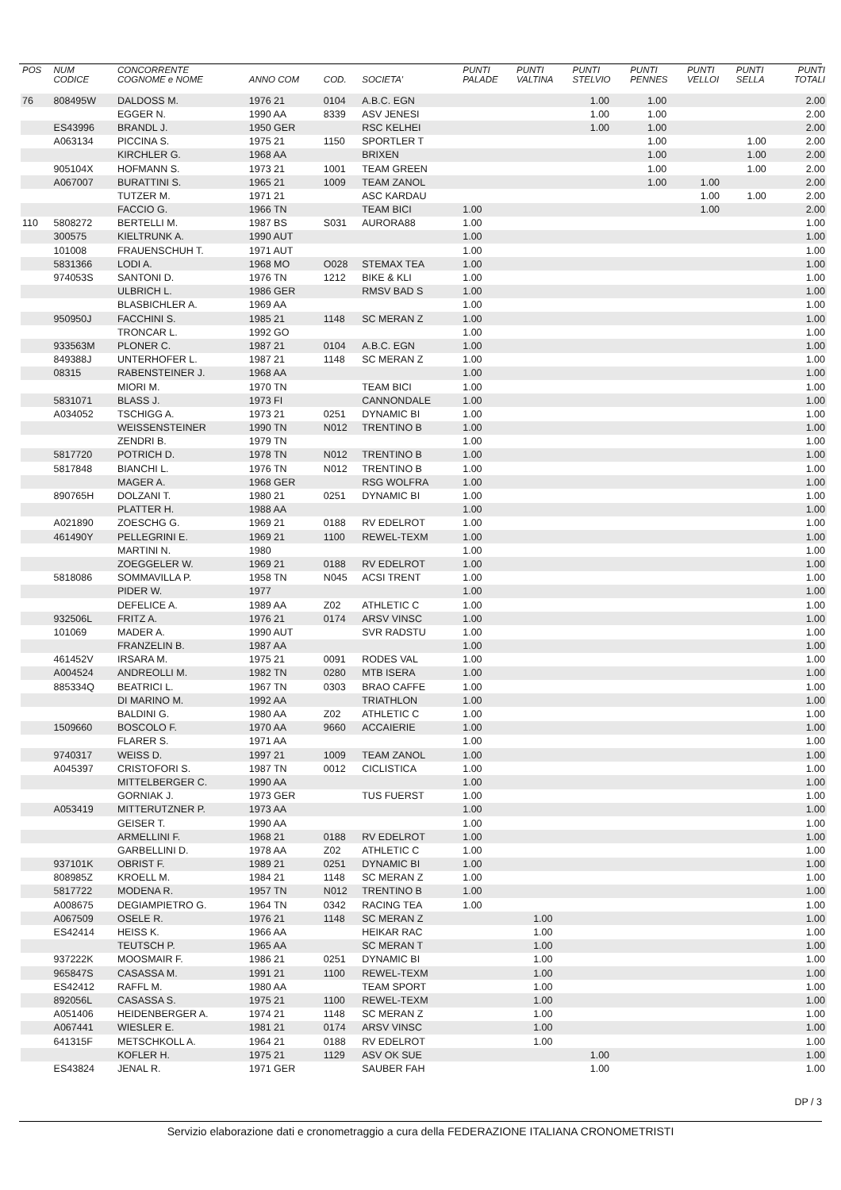| POS | NUM CODICE | CONCORRENTE COGNOME e NOME | ANNO COM | COD. | SOCIETA' | PUNTI PALADE | PUNTI VALTINA | PUNTI STELVIO | PUNTI PENNES | PUNTI VELLOI | PUNTI SELLA | PUNTI TOTALI |
| --- | --- | --- | --- | --- | --- | --- | --- | --- | --- | --- | --- | --- |
| 76 | 808495W | DALDOSS M. | 1976 21 | 0104 | A.B.C. EGN | | | 1.00 | 1.00 | | | 2.00 |
| | | EGGER N. | 1990 AA | 8339 | ASV JENESI | | | 1.00 | 1.00 | | | 2.00 |
| | ES43996 | BRANDL J. | 1950 GER | | RSC KELHEI | | | 1.00 | 1.00 | | | 2.00 |
| | A063134 | PICCINA S. | 1975 21 | 1150 | SPORTLER T | | | | 1.00 | | 1.00 | 2.00 |
| | | KIRCHLER G. | 1968 AA | | BRIXEN | | | | 1.00 | | 1.00 | 2.00 |
| | 905104X | HOFMANN S. | 1973 21 | 1001 | TEAM GREEN | | | | 1.00 | | 1.00 | 2.00 |
| | A067007 | BURATTINI S. | 1965 21 | 1009 | TEAM ZANOL | | | | 1.00 | 1.00 | | 2.00 |
| | | TUTZER M. | 1971 21 | | ASC KARDAU | | | | | 1.00 | 1.00 | 2.00 |
| | | FACCIO G. | 1966 TN | | TEAM BICI | 1.00 | | | | 1.00 | | 2.00 |
| 110 | 5808272 | BERTELLI M. | 1987 BS | S031 | AURORA88 | 1.00 | | | | | | 1.00 |
| | 300575 | KIELTRUNK A. | 1990 AUT | | | 1.00 | | | | | | 1.00 |
| | 101008 | FRAUENSCHUH T. | 1971 AUT | | | 1.00 | | | | | | 1.00 |
| | 5831366 | LODI A. | 1968 MO | O028 | STEMAX TEA | 1.00 | | | | | | 1.00 |
| | 974053S | SANTONI D. | 1976 TN | 1212 | BIKE & KLI | 1.00 | | | | | | 1.00 |
| | | ULBRICH L. | 1986 GER | | RMSV BAD S | 1.00 | | | | | | 1.00 |
| | | BLASBICHLER A. | 1969 AA | | | 1.00 | | | | | | 1.00 |
| | 950950J | FACCHINI S. | 1985 21 | 1148 | SC MERAN Z | 1.00 | | | | | | 1.00 |
| | | TRONCAR L. | 1992 GO | | | 1.00 | | | | | | 1.00 |
| | 933563M | PLONER C. | 1987 21 | 0104 | A.B.C. EGN | 1.00 | | | | | | 1.00 |
| | 849388J | UNTERHOFER L. | 1987 21 | 1148 | SC MERAN Z | 1.00 | | | | | | 1.00 |
| | 08315 | RABENSTEINER J. | 1968 AA | | | 1.00 | | | | | | 1.00 |
| | | MIORI M. | 1970 TN | | TEAM BICI | 1.00 | | | | | | 1.00 |
| | 5831071 | BLASS J. | 1973 FI | | CANNONDALE | 1.00 | | | | | | 1.00 |
| | A034052 | TSCHIGG A. | 1973 21 | 0251 | DYNAMIC BI | 1.00 | | | | | | 1.00 |
| | | WEISSENSTEINER | 1990 TN | N012 | TRENTINO B | 1.00 | | | | | | 1.00 |
| | | ZENDRI B. | 1979 TN | | | 1.00 | | | | | | 1.00 |
| | 5817720 | POTRICH D. | 1978 TN | N012 | TRENTINO B | 1.00 | | | | | | 1.00 |
| | 5817848 | BIANCHI L. | 1976 TN | N012 | TRENTINO B | 1.00 | | | | | | 1.00 |
| | | MAGER A. | 1968 GER | | RSG WOLFRA | 1.00 | | | | | | 1.00 |
| | 890765H | DOLZANI T. | 1980 21 | 0251 | DYNAMIC BI | 1.00 | | | | | | 1.00 |
| | | PLATTER H. | 1988 AA | | | 1.00 | | | | | | 1.00 |
| | A021890 | ZOESCHG G. | 1969 21 | 0188 | RV EDELROT | 1.00 | | | | | | 1.00 |
| | 461490Y | PELLEGRINI E. | 1969 21 | 1100 | REWEL-TEXM | 1.00 | | | | | | 1.00 |
| | | MARTINI N. | 1980 | | | 1.00 | | | | | | 1.00 |
| | | ZOEGGELER W. | 1969 21 | 0188 | RV EDELROT | 1.00 | | | | | | 1.00 |
| | 5818086 | SOMMAVILLA P. | 1958 TN | N045 | ACSI TRENT | 1.00 | | | | | | 1.00 |
| | | PIDER W. | 1977 | | | 1.00 | | | | | | 1.00 |
| | | DEFELICE A. | 1989 AA | Z02 | ATHLETIC C | 1.00 | | | | | | 1.00 |
| | 932506L | FRITZ A. | 1976 21 | 0174 | ARSV VINSC | 1.00 | | | | | | 1.00 |
| | 101069 | MADER A. | 1990 AUT | | SVR RADSTU | 1.00 | | | | | | 1.00 |
| | | FRANZELIN B. | 1987 AA | | | 1.00 | | | | | | 1.00 |
| | 461452V | IRSARA M. | 1975 21 | 0091 | RODES VAL | 1.00 | | | | | | 1.00 |
| | A004524 | ANDREOLLI M. | 1982 TN | 0280 | MTB ISERA | 1.00 | | | | | | 1.00 |
| | 885334Q | BEATRICI L. | 1967 TN | 0303 | BRAO CAFFE | 1.00 | | | | | | 1.00 |
| | | DI MARINO M. | 1992 AA | | TRIATHLON | 1.00 | | | | | | 1.00 |
| | | BALDINI G. | 1980 AA | Z02 | ATHLETIC C | 1.00 | | | | | | 1.00 |
| | 1509660 | BOSCOLO F. | 1970 AA | 9660 | ACCAIERIE | 1.00 | | | | | | 1.00 |
| | | FLARER S. | 1971 AA | | | 1.00 | | | | | | 1.00 |
| | 9740317 | WEISS D. | 1997 21 | 1009 | TEAM ZANOL | 1.00 | | | | | | 1.00 |
| | A045397 | CRISTOFORI S. | 1987 TN | 0012 | CICLISTICA | 1.00 | | | | | | 1.00 |
| | | MITTELBERGER C. | 1990 AA | | | 1.00 | | | | | | 1.00 |
| | | GORNIAK J. | 1973 GER | | TUS FUERST | 1.00 | | | | | | 1.00 |
| | A053419 | MITTERUTZNER P. | 1973 AA | | | 1.00 | | | | | | 1.00 |
| | | GEISER T. | 1990 AA | | | 1.00 | | | | | | 1.00 |
| | | ARMELLINI F. | 1968 21 | 0188 | RV EDELROT | 1.00 | | | | | | 1.00 |
| | | GARBELLINI D. | 1978 AA | Z02 | ATHLETIC C | 1.00 | | | | | | 1.00 |
| | 937101K | OBRIST F. | 1989 21 | 0251 | DYNAMIC BI | 1.00 | | | | | | 1.00 |
| | 808985Z | KROELL M. | 1984 21 | 1148 | SC MERAN Z | 1.00 | | | | | | 1.00 |
| | 5817722 | MODENA R. | 1957 TN | N012 | TRENTINO B | 1.00 | | | | | | 1.00 |
| | A008675 | DEGIAMPIETRO G. | 1964 TN | 0342 | RACING TEA | 1.00 | | | | | | 1.00 |
| | A067509 | OSELE R. | 1976 21 | 1148 | SC MERAN Z | | 1.00 | | | | | 1.00 |
| | ES42414 | HEISS K. | 1966 AA | | HEIKAR RAC | | 1.00 | | | | | 1.00 |
| | | TEUTSCH P. | 1965 AA | | SC MERAN T | | 1.00 | | | | | 1.00 |
| | 937222K | MOOSMAIR F. | 1986 21 | 0251 | DYNAMIC BI | | 1.00 | | | | | 1.00 |
| | 965847S | CASASSA M. | 1991 21 | 1100 | REWEL-TEXM | | 1.00 | | | | | 1.00 |
| | ES42412 | RAFFL M. | 1980 AA | | TEAM SPORT | | 1.00 | | | | | 1.00 |
| | 892056L | CASASSA S. | 1975 21 | 1100 | REWEL-TEXM | | 1.00 | | | | | 1.00 |
| | A051406 | HEIDENBERGER A. | 1974 21 | 1148 | SC MERAN Z | | 1.00 | | | | | 1.00 |
| | A067441 | WIESLER E. | 1981 21 | 0174 | ARSV VINSC | | 1.00 | | | | | 1.00 |
| | 641315F | METSCHKOLL A. | 1964 21 | 0188 | RV EDELROT | | 1.00 | | | | | 1.00 |
| | | KOFLER H. | 1975 21 | 1129 | ASV OK SUE | | | 1.00 | | | | 1.00 |
| | ES43824 | JENAL R. | 1971 GER | | SAUBER FAH | | | 1.00 | | | | 1.00 |
DP / 3
Servizio elaborazione dati e cronometraggio a cura della FEDERAZIONE ITALIANA CRONOMETRISTI